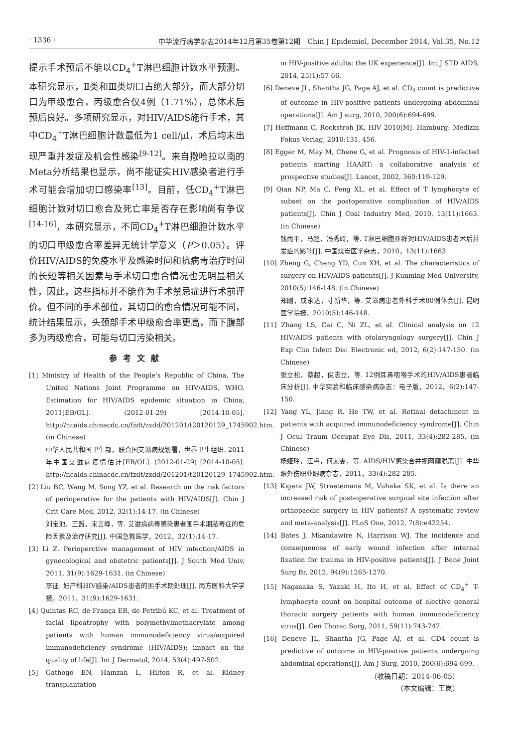· 1336 · 中华流行病学杂志2014年12月第35卷第12期　Chin J Epidemiol, December 2014, Vol.35, No.12
提示手术预后不能以CD<sub>4</sub><sup>+</sup>T淋巴细胞计数水平预测。本研究显示，Ⅱ类和Ⅲ类切口占绝大部分，而大部分切口为甲级愈合，丙级愈合仅4例（1.71%），总体术后预后良好。多项研究显示，对HIV/AIDS施行手术，其中CD<sub>4</sub><sup>+</sup>T淋巴细胞计数最低为1 cell/μl，术后均未出现严重并发症及机会性感染<sup>[9-12]</sup>。来自撒哈拉以南的Meta分析结果也显示，尚不能证实HIV感染者进行手术可能会增加切口感染率<sup>[13]</sup>。目前，低CD<sub>4</sub><sup>+</sup>T淋巴细胞计数对切口愈合及死亡率是否存在影响尚有争议<sup>[14-16]</sup>，本研究显示，不同CD<sub>4</sub><sup>+</sup>T淋巴细胞计数水平的切口甲级愈合率差异无统计学意义（P＞0.05）。评价HIV/AIDS的免疫水平及感染时间和抗病毒治疗时间的长短等相关因素与手术切口愈合情况也无明显相关性，因此，这些指标并不能作为手术禁忌症进行术前评价。但不同的手术部位，其切口的愈合情况可能不同，统计结果显示，头颈部手术甲级愈合率更高，而下腹部多为丙级愈合，可能与切口污染相关。
参考文献
[1] Ministry of Health of the People's Republic of China, The United Nations Joint Programme on HIV/AIDS, WHO. Estimation for HIV/AIDS epidemic situation in China, 2011[EB/OL]. (2012-01-29) [2014-10-05]. http://ncaids.chinacdc.cn/fzdt/zxdd/201201/t20120129_1745902.htm. (in Chinese)
中华人民共和国卫生部，联合国艾滋病规划署，世界卫生组织. 2011年中国艾滋病疫情估计[EB/OL]. (2012-01-29) [2014-10-05]. http://ncaids.chinacdc.cn/fzdt/zxdd/201201/t20120129_1745902.htm.
[2] Liu BC, Wang M, Song YZ, et al. Research on the risk factors of perioperative for the patients with HIV/AIDS[J]. Chin J Crit Care Med, 2012, 32(1):14-17. (in Chinese)
刘宝池，王盟，宋言峥，等. 艾滋病病毒感染患者围手术期脓毒症的危险因素及治疗研究[J]. 中国急救医学，2012，32(1):14-17.
[3] Li Z. Perioperctive management of HIV infection/AIDS in gynecological and obstetric patients[J]. J South Med Univ, 2011, 31(9):1629-1631. (in Chinese)
李征. 妇产科HIV感染/AIDS患者的围手术期处理[J]. 南方医科大学学报，2011，31(9):1629-1631.
[4] Quintas RC, de França ER, de Petribú KC, et al. Treatment of facial lipoatrophy with polymethylmethacrylate among patients with human immunodeficiency virus/acquired immunodeficiency syndrome (HIV/AIDS): impact on the quality of life[J]. Int J Dermatol, 2014, 53(4):497-502.
[5] Gathogo EN, Hamzah L, Hilton R, et al. Kidney transplantation
in HIV-positive adults: the UK experience[J]. Int J STD AIDS, 2014, 25(1):57-66.
[6] Deneve JL, Shantha JG, Page AJ, et al. CD<sub>4</sub> count is predictive of outcome in HIV-positive patients undergoing abdominal operations[J]. Am J surg, 2010, 200(6):694-699.
[7] Hoffmann C, Rockstroh JK. HIV 2010[M]. Hamburg: Medizin Fokus Verlag, 2010:131, 456.
[8] Egger M, May M, Chene G, et al. Prognosis of HIV-1-infected patients starting HAART: a collaborative analysis of prospective studies[J]. Lancet, 2002, 360:119-129.
[9] Qian NP, Ma C, Feng XL, et al. Effect of T lymphocyte of subset on the postoperative complication of HIV/AIDS patients[J]. Chin J Coal Industry Med, 2010, 13(11):1663. (in Chinese)
钱南平，马超，冯秀岭，等. T淋巴细胞亚群对HIV/AIDS患者术后并发症的影响[J]. 中国煤炭医学杂志，2010，13(11):1663.
[10] Zheng G, Cheng YD, Cun XH, et al. The characteristics of surgery on HIV/AIDS patients[J]. J Kunming Med University, 2010(5):146-148. (in Chinese)
郑刚，成永达，寸新华，等. 艾滋病患者外科手术80例体会[J]. 昆明医学院报，2010(5):146-148.
[11] Zhang LS, Cai C, Ni ZL, et al. Clinical analysis on 12 HIV/AIDS patients with otolaryngology surgery[J]. Chin J Exp Clin Infect Dis: Electronic ed, 2012, 6(2):147-150. (in Chinese)
张立松，蔡超，倪志立，等. 12例耳鼻咽喉手术的HIV/AIDS患者临床分析[J]. 中华实验和临床感染病杂志：电子版，2012，6(2):147-150.
[12] Yang YL, Jiang R, He TW, et al. Retinal detachment in patients with acquired immunodeficiency syndrome[J]. Chin J Ocul Traum Occupat Eye Dis, 2011, 33(4):282-285. (in Chinese)
杨娅玲，江睿，何太雯，等. AIDS/HIV感染合并视网膜脱离[J]. 中华眼外伤职业眼病杂志，2011，33(4):282-285.
[13] Kigera JW, Straetemans M, Vuhaka SK, et al. Is there an increased risk of post-operative surgical site infection after orthopaedic surgery in HIV patients? A systematic review and meta-analysis[J]. PLoS One, 2012, 7(8):e42254.
[14] Bates J, Mkandawire N, Harrison WJ. The incidence and consequences of early wound infection after internal fixation for trauma in HIV-positive patients[J]. J Bone Joint Surg Br, 2012, 94(9):1265-1270.
[15] Nagasaka S, Yazaki H, Ito H, et al. Effect of CD<sub>4</sub><sup>+</sup> T-lymphocyte count on hospital outcome of elective general thoracic surgery patients with human immunodeficiency virus[J]. Gen Thorac Surg, 2011, 59(11):743-747.
[16] Deneve JL, Shantha JG, Page AJ, et al. CD4 count is predictive of outcome in HIV-positive patients undergoing abdominal operations[J]. Am J Surg, 2010, 200(6):694-699.
（收稿日期：2014-06-05）
（本文编辑：王岚）